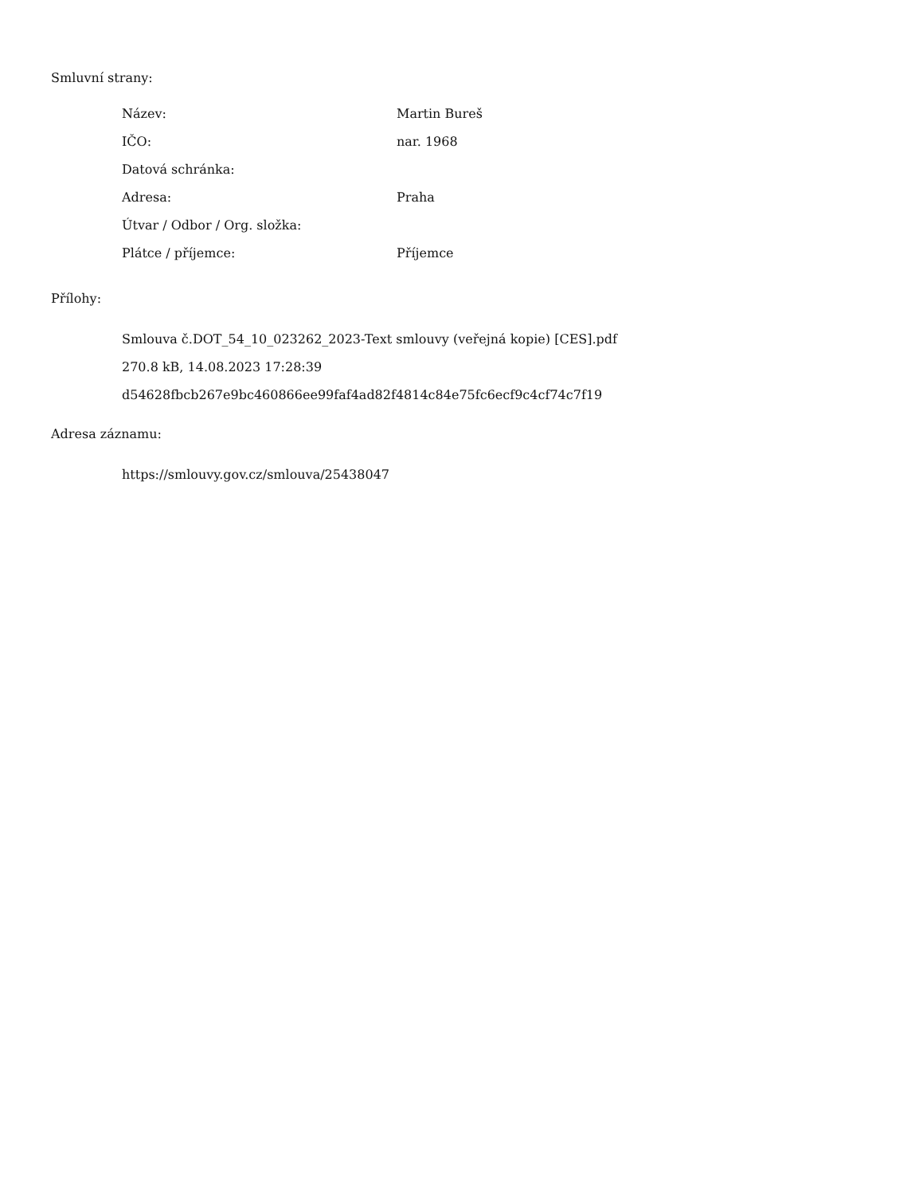Smluvní strany:
| Název: | Martin Bureš |
| IČO: | nar. 1968 |
| Datová schránka: | |
| Adresa: | Praha |
| Útvar / Odbor / Org. složka: | |
| Plátce / příjemce: | Příjemce |
Přílohy:
Smlouva č.DOT_54_10_023262_2023-Text smlouvy (veřejná kopie) [CES].pdf
270.8 kB, 14.08.2023 17:28:39
d54628fbcb267e9bc460866ee99faf4ad82f4814c84e75fc6ecf9c4cf74c7f19
Adresa záznamu:
https://smlouvy.gov.cz/smlouva/25438047